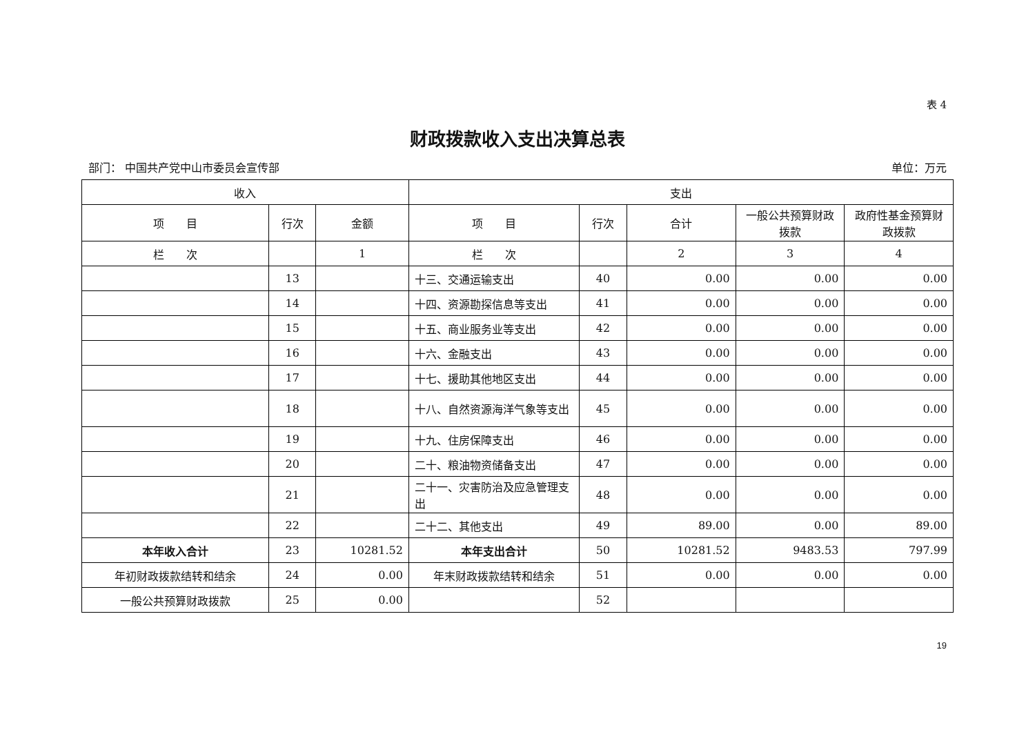表 4
财政拨款收入支出决算总表
部门： 中国共产党中山市委员会宣传部 单位：万元
| 收入 | | | 支出 | | | | |
| --- | --- | --- | --- | --- | --- | --- | --- |
| 项 目 | 行次 | 金额 | 项 目 | 行次 | 合计 | 一般公共预算财政拨款 | 政府性基金预算财政拨款 |
| 栏 次 | | 1 | 栏 次 | | 2 | 3 | 4 |
| | 13 | | 十三、交通运输支出 | 40 | 0.00 | 0.00 | 0.00 |
| | 14 | | 十四、资源勘探信息等支出 | 41 | 0.00 | 0.00 | 0.00 |
| | 15 | | 十五、商业服务业等支出 | 42 | 0.00 | 0.00 | 0.00 |
| | 16 | | 十六、金融支出 | 43 | 0.00 | 0.00 | 0.00 |
| | 17 | | 十七、援助其他地区支出 | 44 | 0.00 | 0.00 | 0.00 |
| | 18 | | 十八、自然资源海洋气象等支出 | 45 | 0.00 | 0.00 | 0.00 |
| | 19 | | 十九、住房保障支出 | 46 | 0.00 | 0.00 | 0.00 |
| | 20 | | 二十、粮油物资储备支出 | 47 | 0.00 | 0.00 | 0.00 |
| | 21 | | 二十一、灾害防治及应急管理支出 | 48 | 0.00 | 0.00 | 0.00 |
| | 22 | | 二十二、其他支出 | 49 | 89.00 | 0.00 | 89.00 |
| 本年收入合计 | 23 | 10281.52 | 本年支出合计 | 50 | 10281.52 | 9483.53 | 797.99 |
| 年初财政拨款结转和结余 | 24 | 0.00 | 年末财政拨款结转和结余 | 51 | 0.00 | 0.00 | 0.00 |
| 一般公共预算财政拨款 | 25 | 0.00 | | 52 | | | |
19